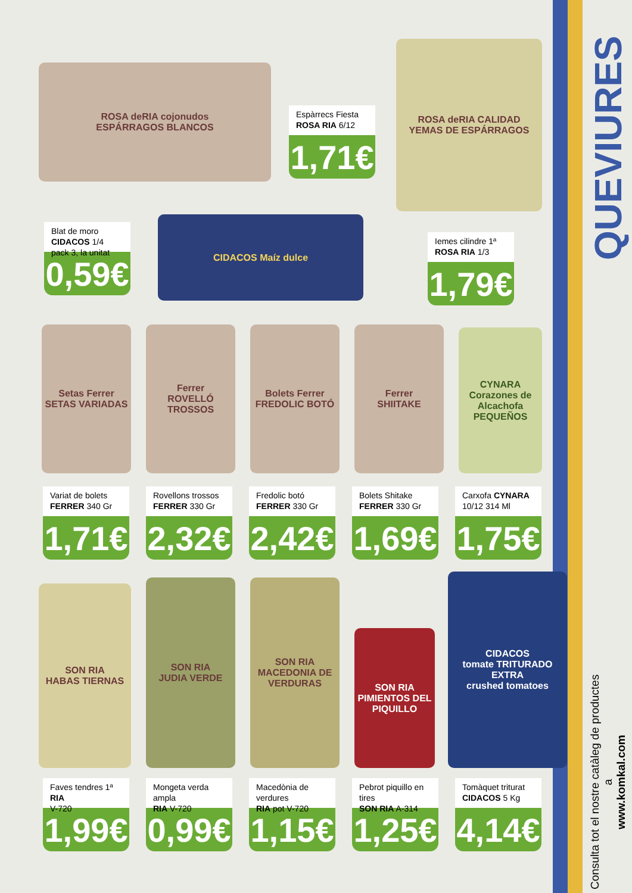ROSA deRIA cojonudos
ESPÁRRAGOS BLANCOS
Espàrrecs Fiesta
ROSA RIA 6/12
1,71€
ROSA deRIA CALIDAD
YEMAS DE ESPÁRRAGOS
Blat de moro
CIDACOS 1/4 pack 3, la unitat
0,59€
CIDACOS Maíz dulce
Iemes cilindre 1ª
ROSA RIA 1/3
1,79€
Setas Ferrer
SETAS VARIADAS
Ferrer
ROVELLÓ TROSSOS
Bolets Ferrer
FREDOLIC BOTÓ
Ferrer
SHIITAKE
CYNARA Corazones de Alcachofa PEQUEÑOS
Variat de bolets
FERRER 340 Gr
1,71€
Rovellons trossos
FERRER 330 Gr
2,32€
Fredolic botó
FERRER 330 Gr
2,42€
Bolets Shitake
FERRER 330 Gr
1,69€
Carxofa CYNARA
10/12 314 Ml
1,75€
SON RIA
HABAS TIERNAS
SON RIA
JUDIA VERDE
SON RIA
MACEDONIA DE VERDURAS
SON RIA
PIMIENTOS DEL PIQUILLO
CIDACOS
tomate TRITURADO EXTRA
crushed tomatoes
Faves tendres 1ª RIA
V-720
1,99€
Mongeta verda ampla
RIA V-720
0,99€
Macedònia de verdures
RIA pot V-720
1,15€
Pebrot piquillo en tires
SON RIA A-314
1,25€
Tomàquet triturat
CIDACOS 5 Kg
4,14€
QUEVIURES
Consulta tot el nostre catàleg de productes a
www.komkal.com